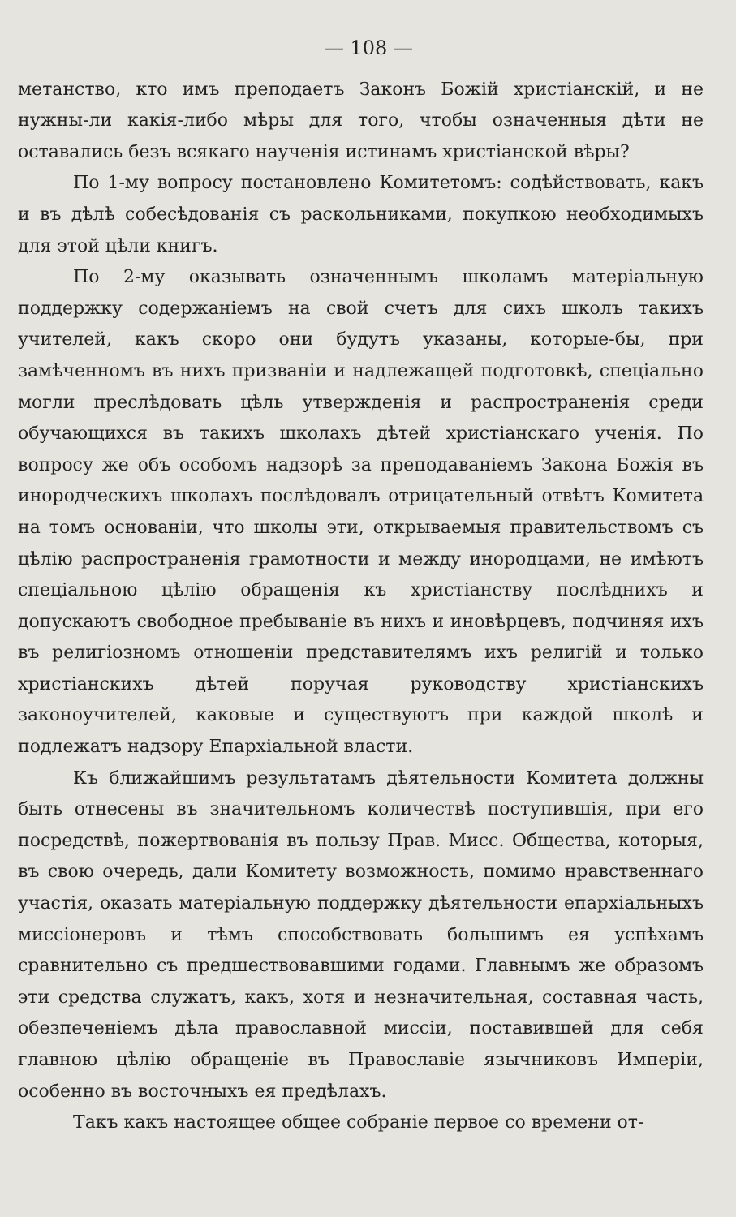— 108 —
метанство, кто имъ преподаетъ Законъ Божій христіанскій, и не нужны-ли какія-либо мѣры для того, чтобы означенныя дѣти не оставались безъ всякаго наученія истинамъ христіанской вѣры?
По 1-му вопросу постановлено Комитетомъ: содѣйствовать, какъ и въ дѣлѣ собесѣдованія съ раскольниками, покупкою необходимыхъ для этой цѣли книгъ.
По 2-му оказывать означеннымъ школамъ матеріальную поддержку содержаніемъ на свой счетъ для сихъ школъ такихъ учителей, какъ скоро они будутъ указаны, которые-бы, при замѣченномъ въ нихъ призваніи и надлежащей подготовкѣ, спеціально могли преслѣдовать цѣль утвержденія и распространенія среди обучающихся въ такихъ школахъ дѣтей христіанскаго ученія. По вопросу же объ особомъ надзорѣ за преподаваніемъ Закона Божія въ инородческихъ школахъ послѣдовалъ отрицательный отвѣтъ Комитета на томъ основаніи, что школы эти, открываемыя правительствомъ съ цѣлію распространенія грамотности и между инородцами, не имѣютъ спеціальною цѣлію обращенія къ христіанству послѣднихъ и допускаютъ свободное пребываніе въ нихъ и иновѣрцевъ, подчиняя ихъ въ религіозномъ отношеніи представителямъ ихъ религій и только христіанскихъ дѣтей поручая руководству христіанскихъ законоучителей, каковые и существуютъ при каждой школѣ и подлежатъ надзору Епархіальной власти.
Къ ближайшимъ результатамъ дѣятельности Комитета должны быть отнесены въ значительномъ количествѣ поступившія, при его посредствѣ, пожертвованія въ пользу Прав. Мисс. Общества, которыя, въ свою очередь, дали Комитету возможность, помимо нравственнаго участія, оказать матеріальную поддержку дѣятельности епархіальныхъ миссіонеровъ и тѣмъ способствовать большимъ ея успѣхамъ сравнительно съ предшествовавшими годами. Главнымъ же образомъ эти средства служатъ, какъ, хотя и незначительная, составная часть, обезпеченіемъ дѣла православной миссіи, поставившей для себя главною цѣлію обращеніе въ Православіе язычниковъ Имперіи, особенно въ восточныхъ ея предѣлахъ.
Такъ какъ настоящее общее собраніе первое со времени от-